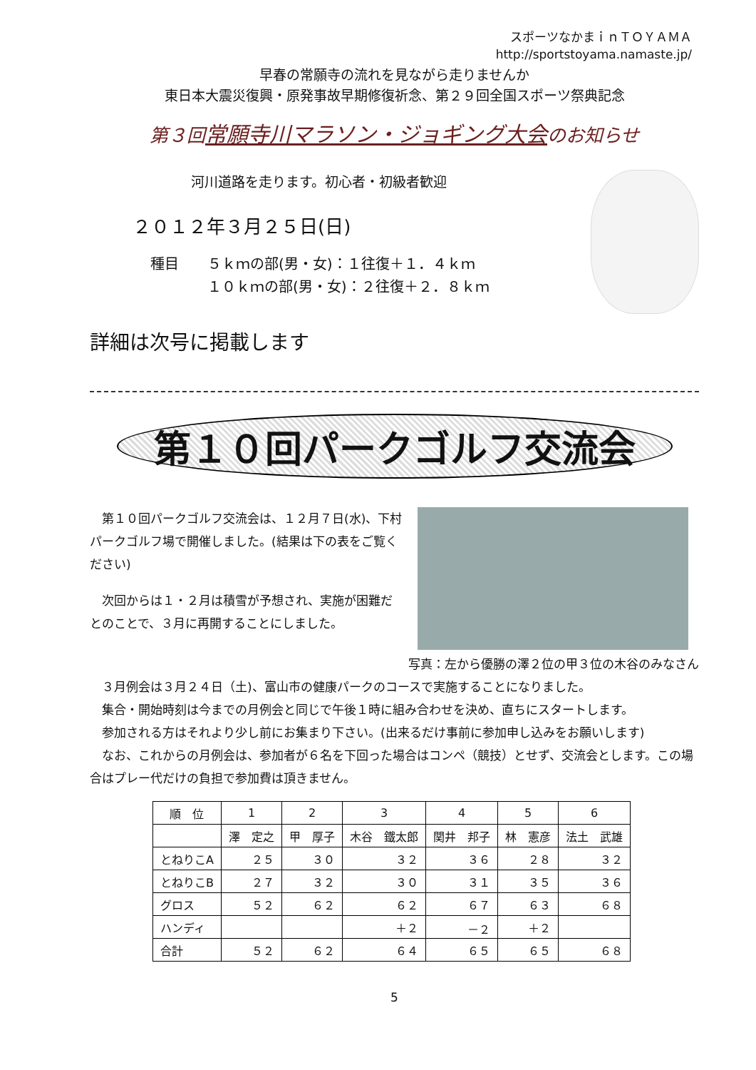スポーツなかまｉｎＴＯＹＡＭＡ
http://sportstoyama.namaste.jp/
早春の常願寺の流れを見ながら走りませんか
東日本大震災復興・原発事故早期修復祈念、第２９回全国スポーツ祭典記念
第３回常願寺川マラソン・ジョギング大会のお知らせ
河川道路を走ります。初心者・初級者歓迎
２０１２年３月２５日(日)
種目　　５ｋｍの部(男・女)：１往復＋１．４ｋｍ
　　　　１０ｋｍの部(男・女)：２往復＋２．８ｋｍ
詳細は次号に掲載します
第１０回パークゴルフ交流会
　第１０回パークゴルフ交流会は、１２月７日(水)、下村パークゴルフ場で開催しました。(結果は下の表をご覧ください)
　次回からは１・２月は積雪が予想され、実施が困難だとのことで、３月に再開することにしました。
写真：左から優勝の澤２位の甲３位の木谷のみなさん
　３月例会は３月２４日（土)、富山市の健康パークのコースで実施することになりました。
　集合・開始時刻は今までの月例会と同じで午後１時に組み合わせを決め、直ちにスタートします。
　参加される方はそれより少し前にお集まり下さい。(出来るだけ事前に参加申し込みをお願いします)
　なお、これからの月例会は、参加者が６名を下回った場合はコンペ（競技）とせず、交流会とします。この場合はプレー代だけの負担で参加費は頂きません。
| 順 位 | 1 | 2 | 3 | 4 | 5 | 6 |
| --- | --- | --- | --- | --- | --- | --- |
| | 澤 定之 | 甲 厚子 | 木谷 鐵太郎 | 関井 邦子 | 林 憲彦 | 法土 武雄 |
| とねりこA | ２５ | ３０ | ３２ | ３６ | ２８ | ３２ |
| とねりこB | ２７ | ３２ | ３０ | ３１ | ３５ | ３６ |
| グロス | ５２ | ６２ | ６２ | ６７ | ６３ | ６８ |
| ハンディ | | | ＋２ | －２ | ＋２ | |
| 合計 | ５２ | ６２ | ６４ | ６５ | ６５ | ６８ |
5